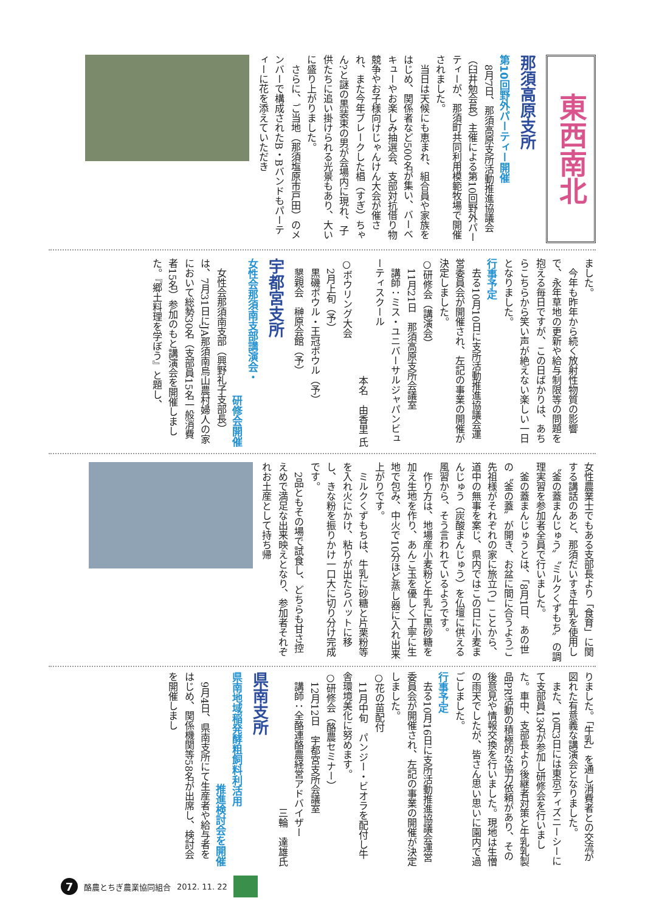東西南北
那須高原支所
第10回野外パーティー開催
　8月7日、那須高原支所活動推進協議会（臼井勉会長）主催による第10回野外パーティーが、那須町共同利用模範牧場で開催されました。
　当日は天候にも恵まれ、組合員や家族をはじめ、関係者など500名が集い、バーベキューやお楽しみ抽選会、支部対抗借り物競争やお子様向けじゃんけん大会が催され、また今年ブレークした椙（すぎ）ちゃん?と謎の黒装束の男が会場内に現れ、子供たちに追い掛けられる光景もあり、大いに盛り上がりました。
　さらに、ご当地（那須塩原市戸田）のメンバーで構成されたB・Bバンドもパーティーに花を添えていただき
ました。
　今年も昨年から続く放射性物質の影響で、永年草地の更新や給与制限等の問題を抱える毎日ですが、この日ばかりは、あちらこちらから笑い声が絶えない楽しい一日となりました。
行事予定
　去る10月10日に支所活動推進協議会運営委員会が開催され、左記の事業の開催が決定しました。
○研修会（講演会）
　11月21日　那須高原支所会議室
　講師：ミス・ユニバーサルジャパンビューティスクール
本名　由香里 氏
○ボウリング大会
　2月上旬（予）
　黒磯ボウル・王冠ボウル（予）
　懇親会　榊原会館（予）
宇都宮支所
女性会那須南支部講演会・
研修会開催
　女性会那須南支部（興野礼子支部長）は、7月31日にJA那須南烏山農村婦人の家において総勢30名（支部員15名一般消費者15名）参加のもと講演会を開催しました。『郷土料理を学ぼう』と題し、
女性農業士でもある支部長より「食育」に関する講話のあと、那須だいすき牛乳を使用し〝釜の蓋まんじゅう〟〝ミルクくずもち〟の調理実習を参加者全員で行いました。
　釜の蓋まんじゅうとは、「8月1日、あの世の〝釜の蓋〟が開き、お盆に間に合うようご先祖様がそれぞれの家に旅立つ」ことから、道中の無事を案じ、県内ではこの日に小麦まんじゅう（炭酸まんじゅう）を仏壇に供える風習から、そう言われているようです。
　作り方は、地場産小麦粉と牛乳に黒砂糖を加え生地を作り、あんこ玉を優しく丁寧に生地で包み、中火で10分ほど蒸し器に入れ出来上がりです。
　ミルクくずもちは、牛乳に砂糖と片栗粉等を入れ火にかけ、粘りが出たらバットに移し、きな粉を振りかけ一口大に切り分け完成です。
　2品ともその場で試食し、どちらも甘さ控えめで満足な出来映えとなり、参加者それぞれお土産として持ち帰
りました。「牛乳」を通し消費者との交流が図れた有意義な講演会となりました。
　また、10月3日には東京ディズニーシーにて支部員13名が参加し研修会を行いました。車中、支部長より後継者対策と牛乳乳製品PR活動の積極的な協力依頼があり、その後意見や情報交換を行いました。現地は生憎の雨天でしたが、皆さん思い思いに園内で過ごしました。
行事予定
　去る10月16日に支所活動推進協議会運営委員会が開催され、左記の事業の開催が決定しました。
○花の苗配付
　11月中旬　パンジー・ビオラを配付し牛舎環境美化に努めます。
○研修会（酪農セミナー）
　12月12日　宇都宮支所会議室
　講師：全酪連酪農経営アドバイザー
三輪　達雄氏
県南支所
県南地域稲発酵粗飼料利活用
推進検討会を開催
　9月4日、県南支所にて生産者や給与者をはじめ、関係機関等58名が出席し、検討会を開催しまし
7
酪農とちぎ農業協同組合 2012. 11. 22